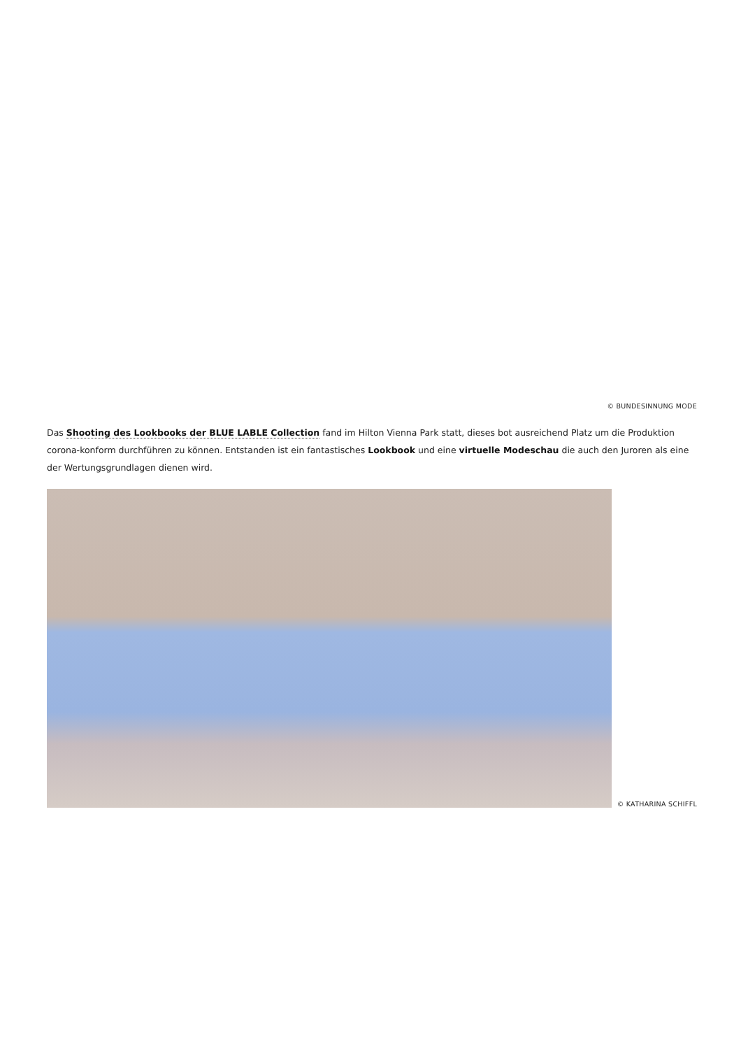© BUNDESINNUNG MODE
Das Shooting des Lookbooks der BLUE LABLE Collection fand im Hilton Vienna Park statt, dieses bot ausreichend Platz um die Produktion corona-konform durchführen zu können. Entstanden ist ein fantastisches Lookbook und eine virtuelle Modeschau die auch den Juroren als eine der Wertungsgrundlagen dienen wird.
© KATHARINA SCHIFFL